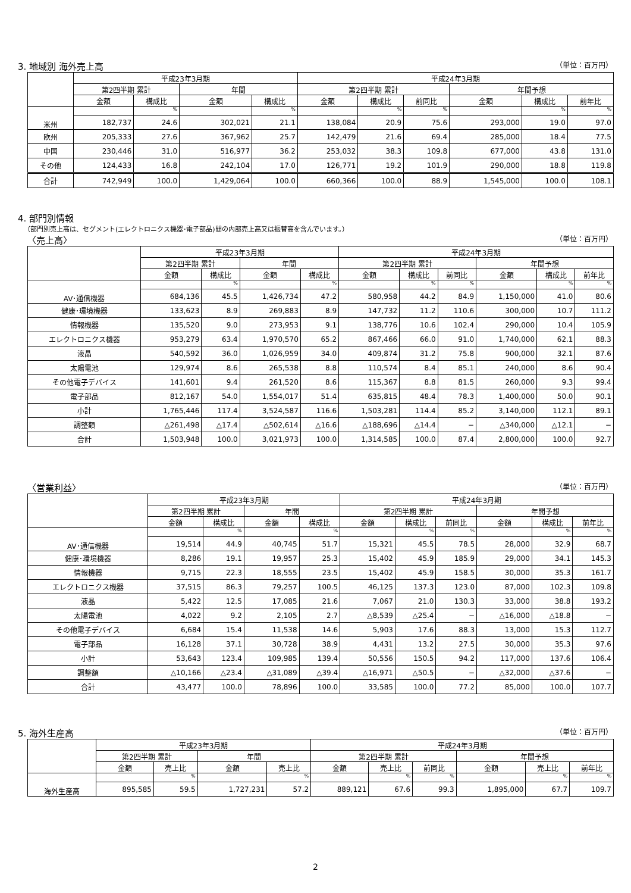3. 地域別 海外売上高 （単位：百万円）
| | 平成23年3月期 | | | | 平成24年3月期 | | | | | |
| --- | --- | --- | --- | --- | --- | --- | --- | --- | --- | --- |
| | 第2四半期 累計 | | 年間 | | 第2四半期 累計 | | | 年間予想 | | |
| | 金額 | 構成比 | 金額 | 構成比 | 金額 | 構成比 | 前同比 | 金額 | 構成比 | 前年比 |
| 米州 | | % | | % | | % | % | | % | % |
| | 182,737 | 24.6 | 302,021 | 21.1 | 138,084 | 20.9 | 75.6 | 293,000 | 19.0 | 97.0 |
| 欧州 | 205,333 | 27.6 | 367,962 | 25.7 | 142,479 | 21.6 | 69.4 | 285,000 | 18.4 | 77.5 |
| 中国 | 230,446 | 31.0 | 516,977 | 36.2 | 253,032 | 38.3 | 109.8 | 677,000 | 43.8 | 131.0 |
| その他 | 124,433 | 16.8 | 242,104 | 17.0 | 126,771 | 19.2 | 101.9 | 290,000 | 18.8 | 119.8 |
| 合計 | 742,949 | 100.0 | 1,429,064 | 100.0 | 660,366 | 100.0 | 88.9 | 1,545,000 | 100.0 | 108.1 |
4. 部門別情報
（部門別売上高は、セグメント(エレクトロニクス機器･電子部品)間の内部売上高又は振替高を含んでいます。）
〈売上高〉 （単位：百万円）
| | 平成23年3月期 | | | | 平成24年3月期 | | | | | |
| --- | --- | --- | --- | --- | --- | --- | --- | --- | --- | --- |
| | 第2四半期 累計 | | 年間 | | 第2四半期 累計 | | | 年間予想 | | |
| | 金額 | 構成比 | 金額 | 構成比 | 金額 | 構成比 | 前同比 | 金額 | 構成比 | 前年比 |
| AV･通信機器 | | % | | % | | % | % | | % | % |
| | 684,136 | 45.5 | 1,426,734 | 47.2 | 580,958 | 44.2 | 84.9 | 1,150,000 | 41.0 | 80.6 |
| 健康･環境機器 | 133,623 | 8.9 | 269,883 | 8.9 | 147,732 | 11.2 | 110.6 | 300,000 | 10.7 | 111.2 |
| 情報機器 | 135,520 | 9.0 | 273,953 | 9.1 | 138,776 | 10.6 | 102.4 | 290,000 | 10.4 | 105.9 |
| エレクトロニクス機器 | 953,279 | 63.4 | 1,970,570 | 65.2 | 867,466 | 66.0 | 91.0 | 1,740,000 | 62.1 | 88.3 |
| 液晶 | 540,592 | 36.0 | 1,026,959 | 34.0 | 409,874 | 31.2 | 75.8 | 900,000 | 32.1 | 87.6 |
| 太陽電池 | 129,974 | 8.6 | 265,538 | 8.8 | 110,574 | 8.4 | 85.1 | 240,000 | 8.6 | 90.4 |
| その他電子デバイス | 141,601 | 9.4 | 261,520 | 8.6 | 115,367 | 8.8 | 81.5 | 260,000 | 9.3 | 99.4 |
| 電子部品 | 812,167 | 54.0 | 1,554,017 | 51.4 | 635,815 | 48.4 | 78.3 | 1,400,000 | 50.0 | 90.1 |
| 小計 | 1,765,446 | 117.4 | 3,524,587 | 116.6 | 1,503,281 | 114.4 | 85.2 | 3,140,000 | 112.1 | 89.1 |
| 調整額 | △261,498 | △17.4 | △502,614 | △16.6 | △188,696 | △14.4 | − | △340,000 | △12.1 | − |
| 合計 | 1,503,948 | 100.0 | 3,021,973 | 100.0 | 1,314,585 | 100.0 | 87.4 | 2,800,000 | 100.0 | 92.7 |
〈営業利益〉 （単位：百万円）
| | 平成23年3月期 | | | | 平成24年3月期 | | | | | |
| --- | --- | --- | --- | --- | --- | --- | --- | --- | --- | --- |
| | 第2四半期 累計 | | 年間 | | 第2四半期 累計 | | | 年間予想 | | |
| | 金額 | 構成比 | 金額 | 構成比 | 金額 | 構成比 | 前同比 | 金額 | 構成比 | 前年比 |
| AV･通信機器 | | % | | % | | % | % | | % | % |
| | 19,514 | 44.9 | 40,745 | 51.7 | 15,321 | 45.5 | 78.5 | 28,000 | 32.9 | 68.7 |
| 健康･環境機器 | 8,286 | 19.1 | 19,957 | 25.3 | 15,402 | 45.9 | 185.9 | 29,000 | 34.1 | 145.3 |
| 情報機器 | 9,715 | 22.3 | 18,555 | 23.5 | 15,402 | 45.9 | 158.5 | 30,000 | 35.3 | 161.7 |
| エレクトロニクス機器 | 37,515 | 86.3 | 79,257 | 100.5 | 46,125 | 137.3 | 123.0 | 87,000 | 102.3 | 109.8 |
| 液晶 | 5,422 | 12.5 | 17,085 | 21.6 | 7,067 | 21.0 | 130.3 | 33,000 | 38.8 | 193.2 |
| 太陽電池 | 4,022 | 9.2 | 2,105 | 2.7 | △8,539 | △25.4 | − | △16,000 | △18.8 | − |
| その他電子デバイス | 6,684 | 15.4 | 11,538 | 14.6 | 5,903 | 17.6 | 88.3 | 13,000 | 15.3 | 112.7 |
| 電子部品 | 16,128 | 37.1 | 30,728 | 38.9 | 4,431 | 13.2 | 27.5 | 30,000 | 35.3 | 97.6 |
| 小計 | 53,643 | 123.4 | 109,985 | 139.4 | 50,556 | 150.5 | 94.2 | 117,000 | 137.6 | 106.4 |
| 調整額 | △10,166 | △23.4 | △31,089 | △39.4 | △16,971 | △50.5 | − | △32,000 | △37.6 | − |
| 合計 | 43,477 | 100.0 | 78,896 | 100.0 | 33,585 | 100.0 | 77.2 | 85,000 | 100.0 | 107.7 |
5. 海外生産高 （単位：百万円）
| | 平成23年3月期 | | | | 平成24年3月期 | | | | | |
| --- | --- | --- | --- | --- | --- | --- | --- | --- | --- | --- |
| | 第2四半期 累計 | | 年間 | | 第2四半期 累計 | | | 年間予想 | | |
| | 金額 | 売上比 | 金額 | 売上比 | 金額 | 売上比 | 前同比 | 金額 | 売上比 | 前年比 |
| 海外生産高 | | % | | % | | % | % | | % | % |
| | 895,585 | 59.5 | 1,727,231 | 57.2 | 889,121 | 67.6 | 99.3 | 1,895,000 | 67.7 | 109.7 |
2